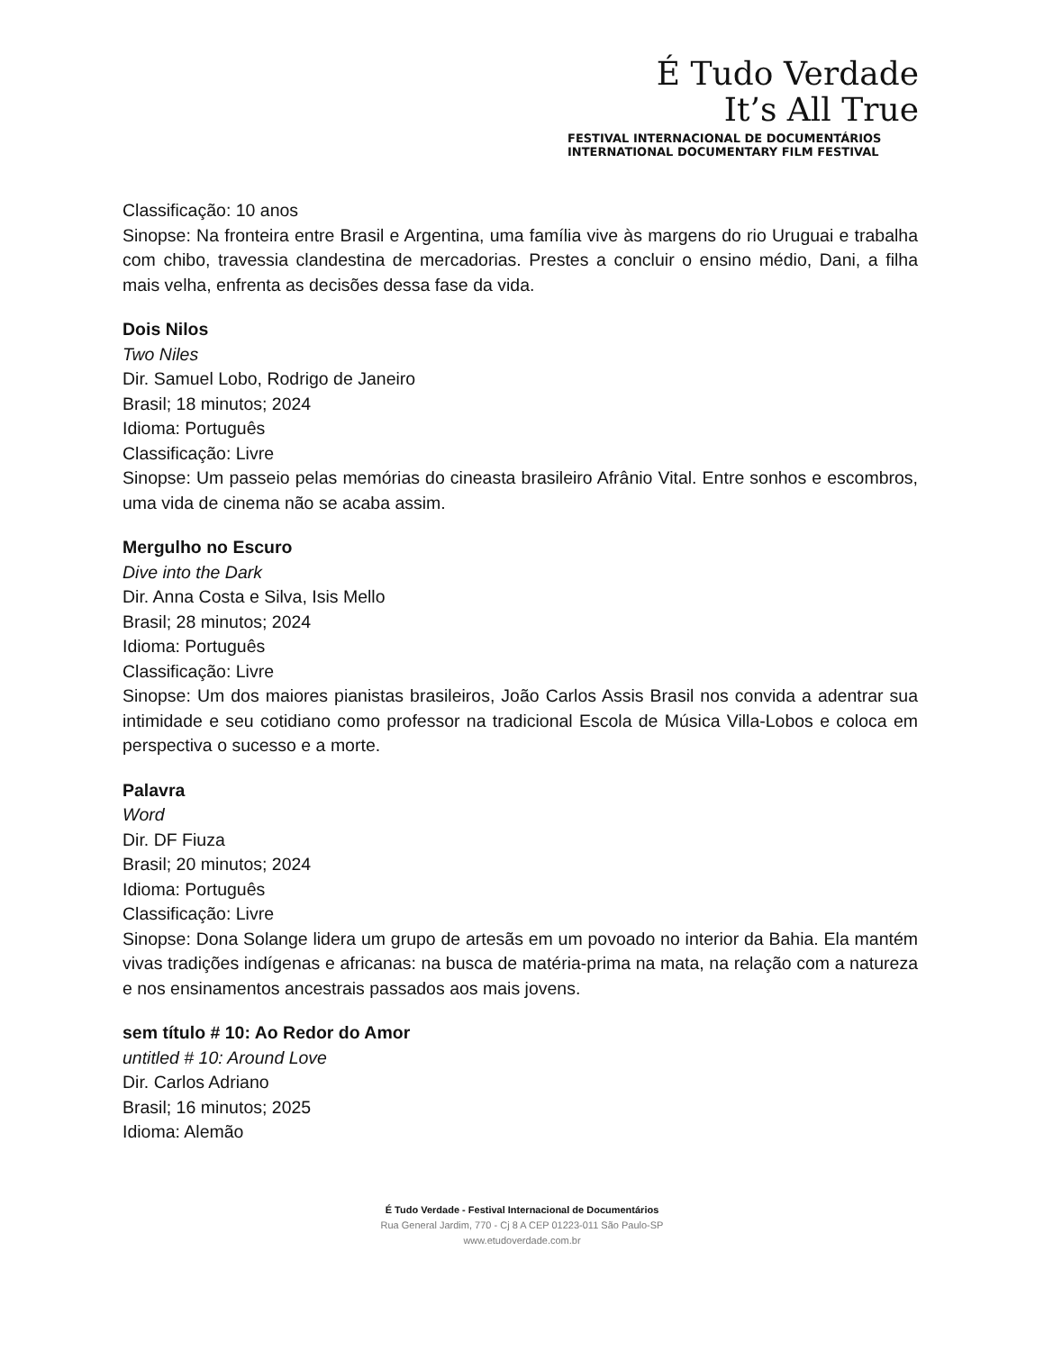É Tudo Verdade
It’s All True
FESTIVAL INTERNACIONAL DE DOCUMENTÁRIOS
INTERNATIONAL DOCUMENTARY FILM FESTIVAL
Classificação: 10 anos
Sinopse: Na fronteira entre Brasil e Argentina, uma família vive às margens do rio Uruguai e trabalha com chibo, travessia clandestina de mercadorias. Prestes a concluir o ensino médio, Dani, a filha mais velha, enfrenta as decisões dessa fase da vida.
Dois Nilos
Two Niles
Dir. Samuel Lobo, Rodrigo de Janeiro
Brasil; 18 minutos; 2024
Idioma: Português
Classificação: Livre
Sinopse: Um passeio pelas memórias do cineasta brasileiro Afrânio Vital. Entre sonhos e escombros, uma vida de cinema não se acaba assim.
Mergulho no Escuro
Dive into the Dark
Dir. Anna Costa e Silva, Isis Mello
Brasil; 28 minutos; 2024
Idioma: Português
Classificação: Livre
Sinopse: Um dos maiores pianistas brasileiros, João Carlos Assis Brasil nos convida a adentrar sua intimidade e seu cotidiano como professor na tradicional Escola de Música Villa-Lobos e coloca em perspectiva o sucesso e a morte.
Palavra
Word
Dir. DF Fiuza
Brasil; 20 minutos; 2024
Idioma: Português
Classificação: Livre
Sinopse: Dona Solange lidera um grupo de artesãs em um povoado no interior da Bahia. Ela mantém vivas tradições indígenas e africanas: na busca de matéria-prima na mata, na relação com a natureza e nos ensinamentos ancestrais passados aos mais jovens.
sem título # 10: Ao Redor do Amor
untitled # 10: Around Love
Dir. Carlos Adriano
Brasil; 16 minutos; 2025
Idioma: Alemão
É Tudo Verdade - Festival Internacional de Documentários
Rua General Jardim, 770 - Cj 8 A CEP 01223-011 São Paulo-SP
www.etudoverdade.com.br